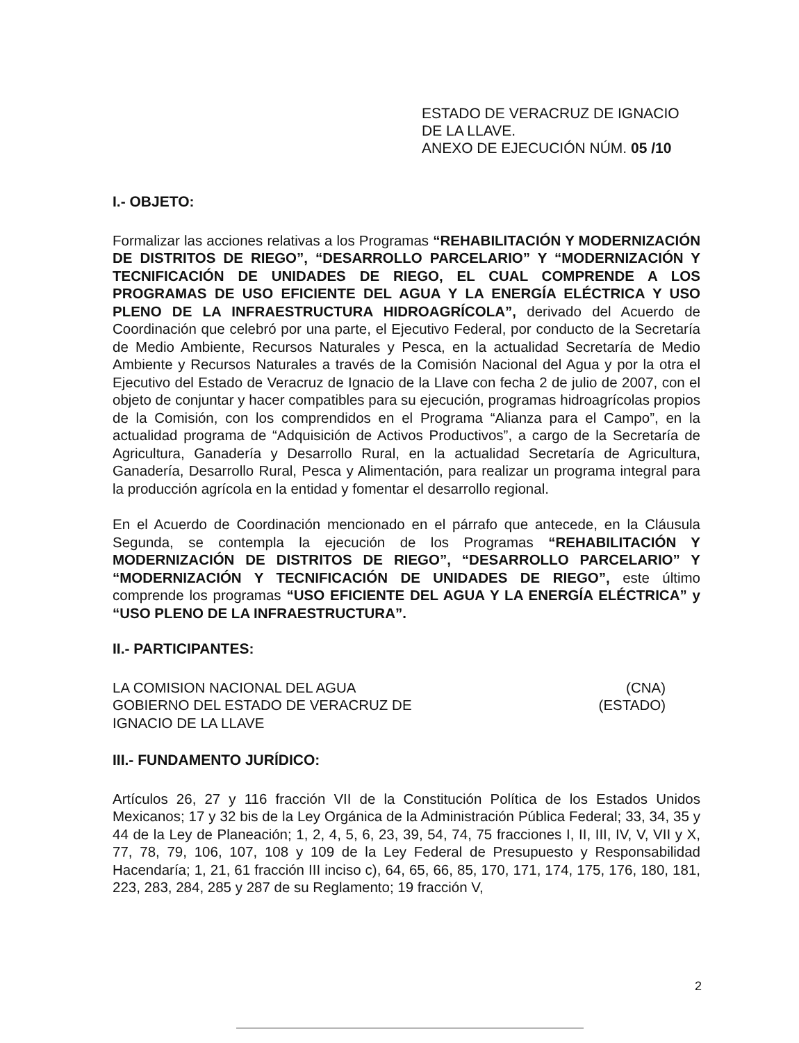ESTADO DE VERACRUZ DE IGNACIO
DE LA LLAVE.
ANEXO DE EJECUCIÓN NÚM. 05 /10
I.- OBJETO:
Formalizar las acciones relativas a los Programas “REHABILITACIÓN Y MODERNIZACIÓN DE DISTRITOS DE RIEGO”, “DESARROLLO PARCELARIO” Y “MODERNIZACIÓN Y TECNIFICACIÓN DE UNIDADES DE RIEGO, EL CUAL COMPRENDE A LOS PROGRAMAS DE USO EFICIENTE DEL AGUA Y LA ENERGÍA ELÉCTRICA Y USO PLENO DE LA INFRAESTRUCTURA HIDROAGRÍCOLA”, derivado del Acuerdo de Coordinación que celebró por una parte, el Ejecutivo Federal, por conducto de la Secretaría de Medio Ambiente, Recursos Naturales y Pesca, en la actualidad Secretaría de Medio Ambiente y Recursos Naturales a través de la Comisión Nacional del Agua y por la otra el Ejecutivo del Estado de Veracruz de Ignacio de la Llave con fecha 2 de julio de 2007, con el objeto de conjuntar y hacer compatibles para su ejecución, programas hidroagrícolas propios de la Comisión, con los comprendidos en el Programa “Alianza para el Campo”, en la actualidad programa de “Adquisición de Activos Productivos”, a cargo de la Secretaría de Agricultura, Ganadería y Desarrollo Rural, en la actualidad Secretaría de Agricultura, Ganadería, Desarrollo Rural, Pesca y Alimentación, para realizar un programa integral para la producción agrícola en la entidad y fomentar el desarrollo regional.
En el Acuerdo de Coordinación mencionado en el párrafo que antecede, en la Cláusula Segunda, se contempla la ejecución de los Programas “REHABILITACIÓN Y MODERNIZACIÓN DE DISTRITOS DE RIEGO”, “DESARROLLO PARCELARIO” Y “MODERNIZACIÓN Y TECNIFICACIÓN DE UNIDADES DE RIEGO”, este último comprende los programas “USO EFICIENTE DEL AGUA Y LA ENERGÍA ELÉCTRICA” y “USO PLENO DE LA INFRAESTRUCTURA”.
II.- PARTICIPANTES:
LA COMISION NACIONAL DEL AGUA
GOBIERNO DEL ESTADO DE VERACRUZ DE
IGNACIO DE LA LLAVE
(CNA)
(ESTADO)
III.- FUNDAMENTO JURÍDICO:
Artículos 26, 27 y 116 fracción VII de la Constitución Política de los Estados Unidos Mexicanos; 17 y 32 bis de la Ley Orgánica de la Administración Pública Federal; 33, 34, 35 y 44 de la Ley de Planeación; 1, 2, 4, 5, 6, 23, 39, 54, 74, 75 fracciones I, II, III, IV, V, VII y X, 77, 78, 79, 106, 107, 108 y 109 de la Ley Federal de Presupuesto y Responsabilidad Hacendaría; 1, 21, 61 fracción III inciso c), 64, 65, 66, 85, 170, 171, 174, 175, 176, 180, 181, 223, 283, 284, 285 y 287 de su Reglamento; 19 fracción V,
2